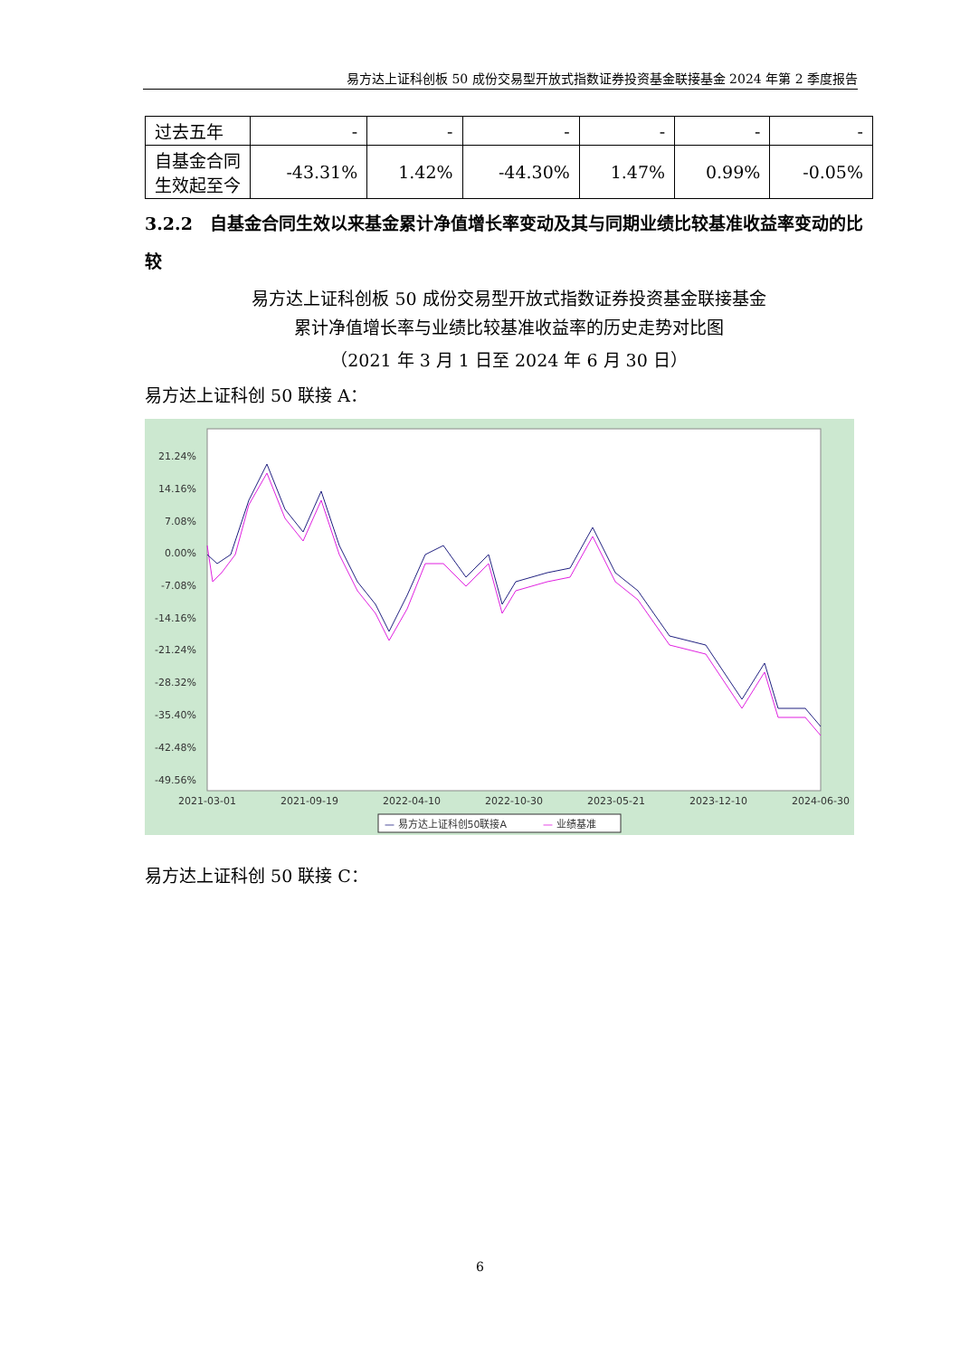易方达上证科创板 50 成份交易型开放式指数证券投资基金联接基金 2024 年第 2 季度报告
| 过去五年 | - | - | - | - | - | - |
| 自基金合同生效起至今 | -43.31% | 1.42% | -44.30% | 1.47% | 0.99% | -0.05% |
3.2.2　自基金合同生效以来基金累计净值增长率变动及其与同期业绩比较基准收益率变动的比较
易方达上证科创板 50 成份交易型开放式指数证券投资基金联接基金
累计净值增长率与业绩比较基准收益率的历史走势对比图
（2021 年 3 月 1 日至 2024 年 6 月 30 日）
易方达上证科创 50 联接 A：
21.24%
14.16%
7.08%
0.00%
-7.08%
-14.16%
-21.24%
-28.32%
-35.40%
-42.48%
-49.56%
2021-03-01
2021-09-19
2022-04-10
2022-10-30
2023-05-21
2023-12-10
2024-06-30
— 易方达上证科创50联接A
— 业绩基准
易方达上证科创 50 联接 C：
6